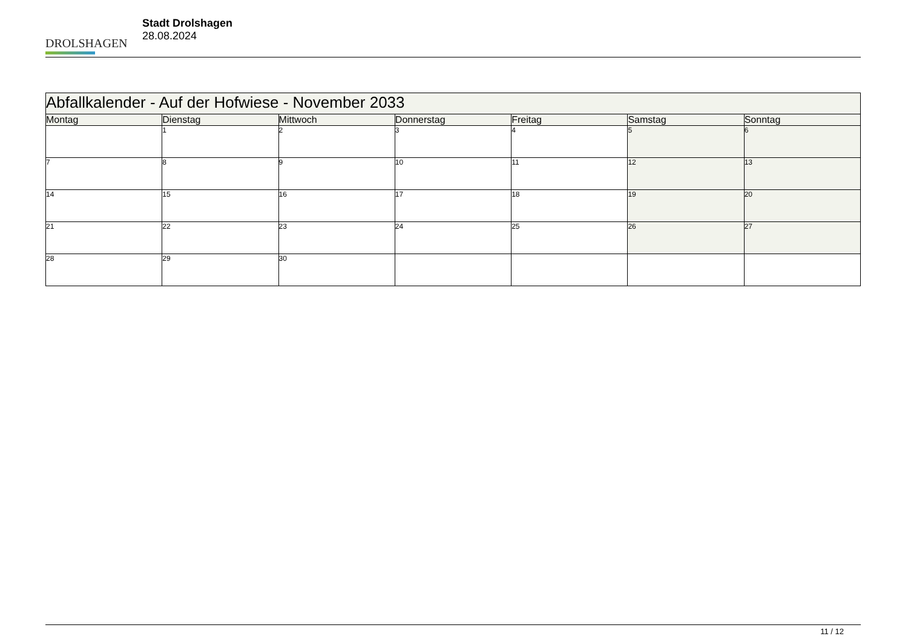DROLSHAGEN
Stadt Drolshagen
28.08.2024
| Abfallkalender - Auf der Hofwiese - November 2033 | | | | | | |
| --- | --- | --- | --- | --- | --- | --- |
| Montag | Dienstag | Mittwoch | Donnerstag | Freitag | Samstag | Sonntag |
| | 1 | 2 | 3 | 4 | 5 | 6 |
| 7 | 8 | 9 | 10 | 11 | 12 | 13 |
| 14 | 15 | 16 | 17 | 18 | 19 | 20 |
| 21 | 22 | 23 | 24 | 25 | 26 | 27 |
| 28 | 29 | 30 | | | | |
11 / 12